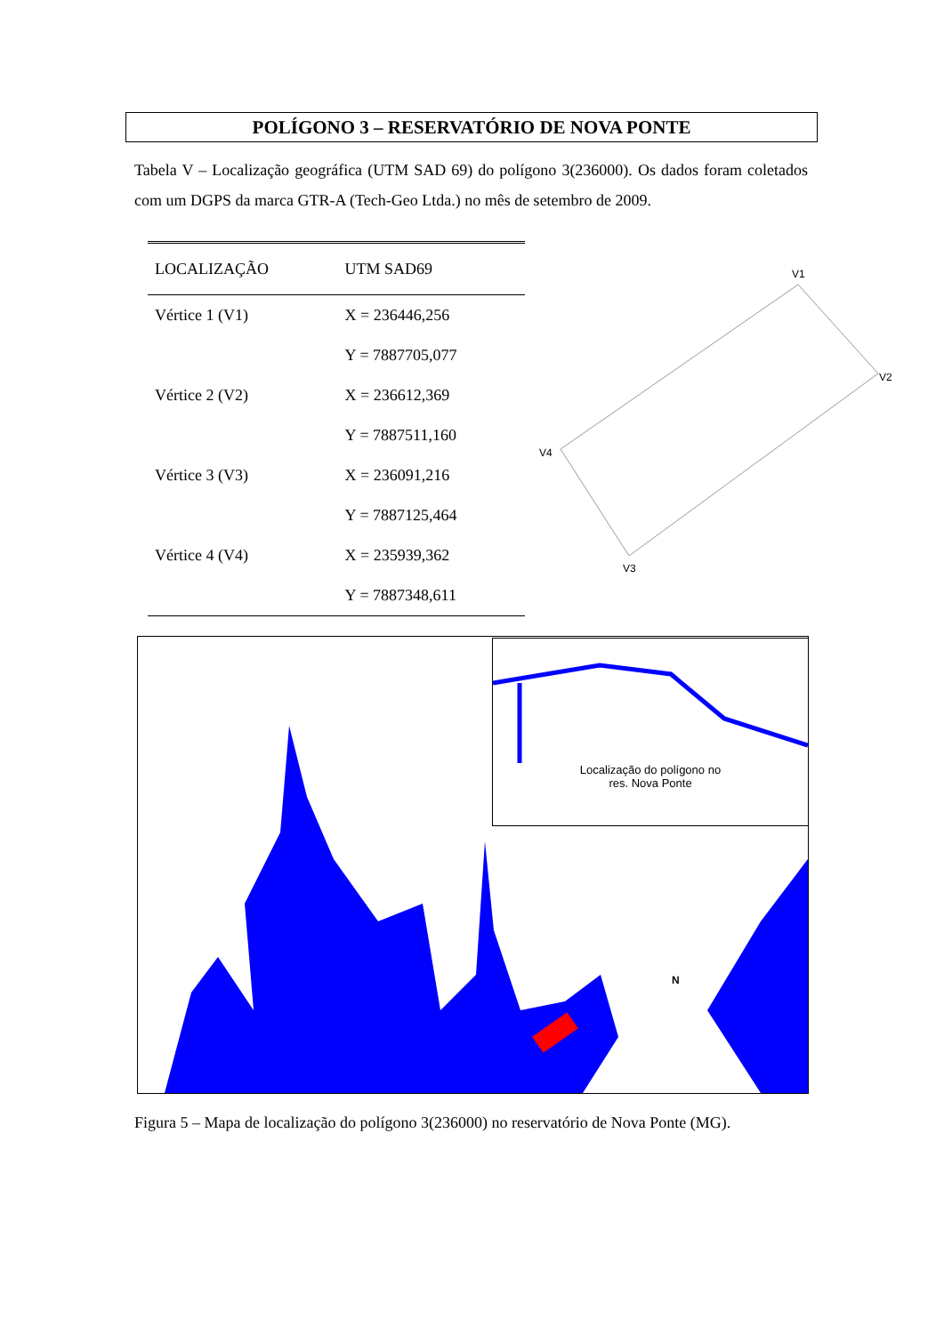POLÍGONO 3 – RESERVATÓRIO DE NOVA PONTE
Tabela V – Localização geográfica (UTM SAD 69) do polígono 3(236000). Os dados foram coletados com um DGPS da marca GTR-A (Tech-Geo Ltda.) no mês de setembro de 2009.
| LOCALIZAÇÃO | UTM SAD69 |
| --- | --- |
| Vértice 1 (V1) | X = 236446,256 |
| | Y = 7887705,077 |
| Vértice 2 (V2) | X = 236612,369 |
| | Y = 7887511,160 |
| Vértice 3 (V3) | X = 236091,216 |
| | Y = 7887125,464 |
| Vértice 4 (V4) | X = 235939,362 |
| | Y = 7887348,611 |
V1
V2
V3
V4
N
Localização do polígono no
res. Nova Ponte
Figura 5 – Mapa de localização do polígono 3(236000) no reservatório de Nova Ponte (MG).